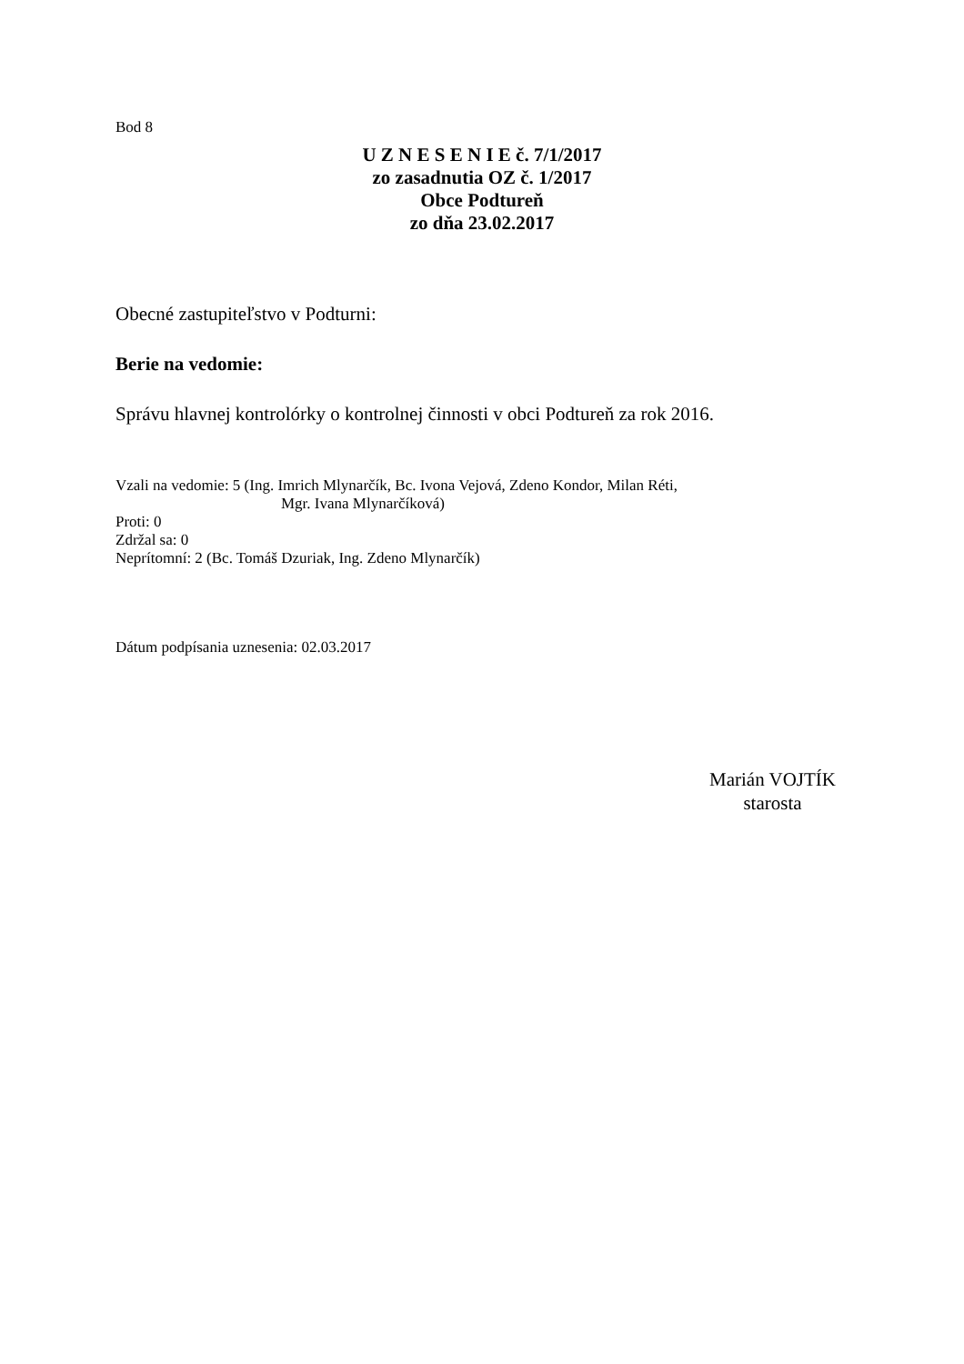Bod 8
U Z N E S E N I E č. 7/1/2017
zo zasadnutia OZ č. 1/2017
Obce Podtureň
zo dňa 23.02.2017
Obecné zastupiteľstvo v Podturni:
Berie na vedomie:
Správu hlavnej kontrolórky o kontrolnej činnosti v obci Podtureň za rok 2016.
Vzali na vedomie: 5 (Ing. Imrich Mlynarčík, Bc. Ivona Vejová, Zdeno Kondor, Milan Réti,
Mgr. Ivana Mlynarčíková)
Proti: 0
Zdržal sa: 0
Neprítomní: 2 (Bc. Tomáš Dzuriak, Ing. Zdeno Mlynarčík)
Dátum podpísania uznesenia: 02.03.2017
Marián VOJTÍK
starosta